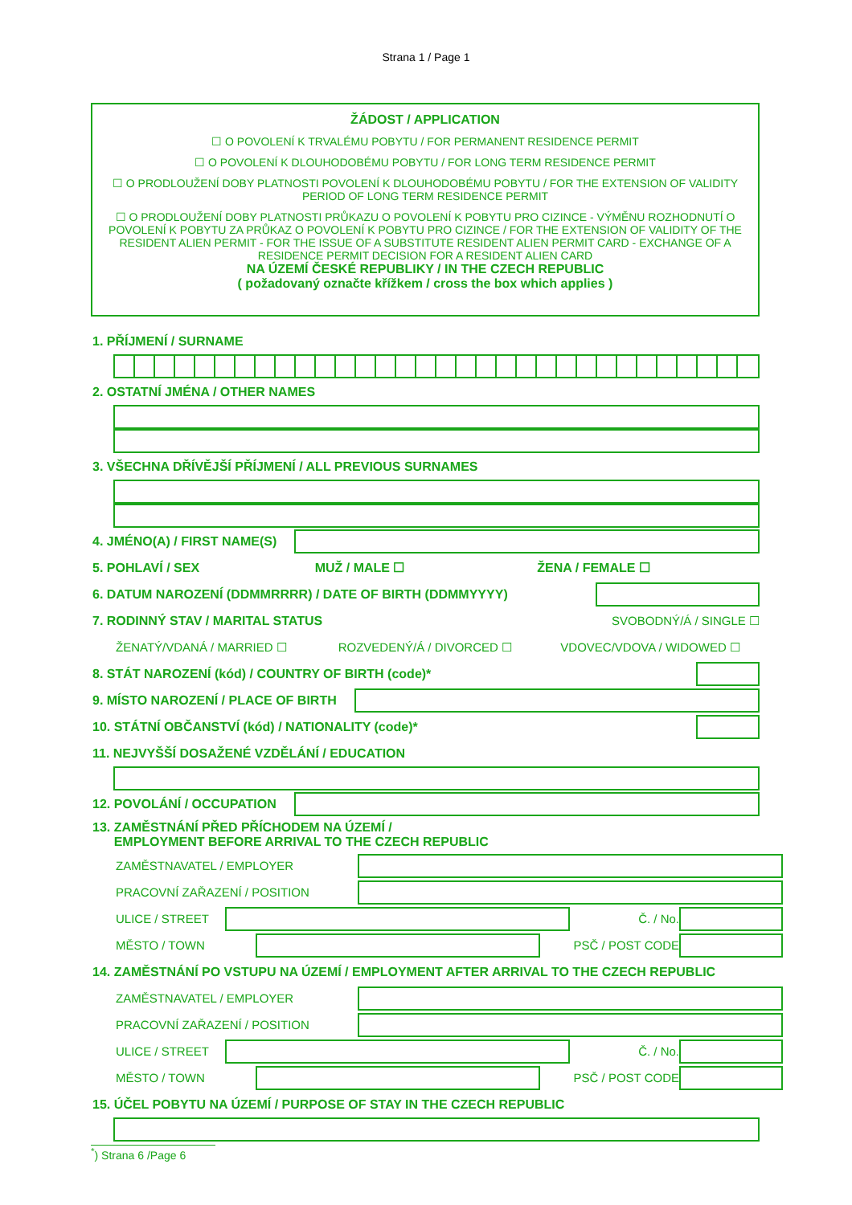Strana 1 / Page 1
ŽÁDOST / APPLICATION
☐ O POVOLENÍ K TRVALÉMU POBYTU / FOR PERMANENT RESIDENCE PERMIT
☐ O POVOLENÍ K DLOUHODOBÉMU POBYTU / FOR LONG TERM RESIDENCE PERMIT
☐ O PRODLOUŽENÍ DOBY PLATNOSTI POVOLENÍ K DLOUHODOBÉMU POBYTU / FOR THE EXTENSION OF VALIDITY PERIOD OF LONG TERM RESIDENCE PERMIT
☐ O PRODLOUŽENÍ DOBY PLATNOSTI PRŮKAZU O POVOLENÍ K POBYTU PRO CIZINCE - VÝMĚNU ROZHODNUTÍ O POVOLENÍ K POBYTU ZA PRŮKAZ O POVOLENÍ K POBYTU PRO CIZINCE / FOR THE EXTENSION OF VALIDITY OF THE RESIDENT ALIEN PERMIT - FOR THE ISSUE OF A SUBSTITUTE RESIDENT ALIEN PERMIT CARD - EXCHANGE OF A RESIDENCE PERMIT DECISION FOR A RESIDENT ALIEN CARD
NA ÚZEMÍ ČESKÉ REPUBLIKY / IN THE CZECH REPUBLIC
( požadovaný označte křížkem / cross the box which applies )
1. PŘÍJMENÍ / SURNAME
2. OSTATNÍ JMÉNA / OTHER NAMES
3. VŠECHNA DŘÍVĚJŠÍ PŘÍJMENÍ / ALL PREVIOUS SURNAMES
4. JMÉNO(A) / FIRST NAME(S)
5. POHLAVÍ / SEX MUŽ / MALE ☐ ŽENA / FEMALE ☐
6. DATUM NAROZENÍ (DDMMRRRR) / DATE OF BIRTH (DDMMYYYY)
7. RODINNÝ STAV / MARITAL STATUS SVOBODNÝ/Á / SINGLE ☐
ŽENATÝ/VDANÁ / MARRIED ☐ ROZVEDENÝ/Á / DIVORCED ☐ VDOVEC/VDOVA / WIDOWED ☐
8. STÁT NAROZENÍ (kód) / COUNTRY OF BIRTH (code)*
9. MÍSTO NAROZENÍ / PLACE OF BIRTH
10. STÁTNÍ OBČANSTVÍ (kód) / NATIONALITY (code)*
11. NEJVYŠŠÍ DOSAŽENÉ VZDĚLÁNÍ / EDUCATION
12. POVOLÁNÍ / OCCUPATION
13. ZAMĚSTNÁNÍ PŘED PŘÍCHODEM NA ÚZEMÍ /
EMPLOYMENT BEFORE ARRIVAL TO THE CZECH REPUBLIC
ZAMĚSTNAVATEL / EMPLOYER
PRACOVNÍ ZAŘAZENÍ / POSITION
ULICE / STREET Č. / No.
MĚSTO / TOWN PSČ / POST CODE
14. ZAMĚSTNÁNÍ PO VSTUPU NA ÚZEMÍ / EMPLOYMENT AFTER ARRIVAL TO THE CZECH REPUBLIC
ZAMĚSTNAVATEL / EMPLOYER
PRACOVNÍ ZAŘAZENÍ / POSITION
ULICE / STREET Č. / No.
MĚSTO / TOWN PSČ / POST CODE
15. ÚČEL POBYTU NA ÚZEMÍ / PURPOSE OF STAY IN THE CZECH REPUBLIC
<sup>*</sup>) Strana 6 /Page 6